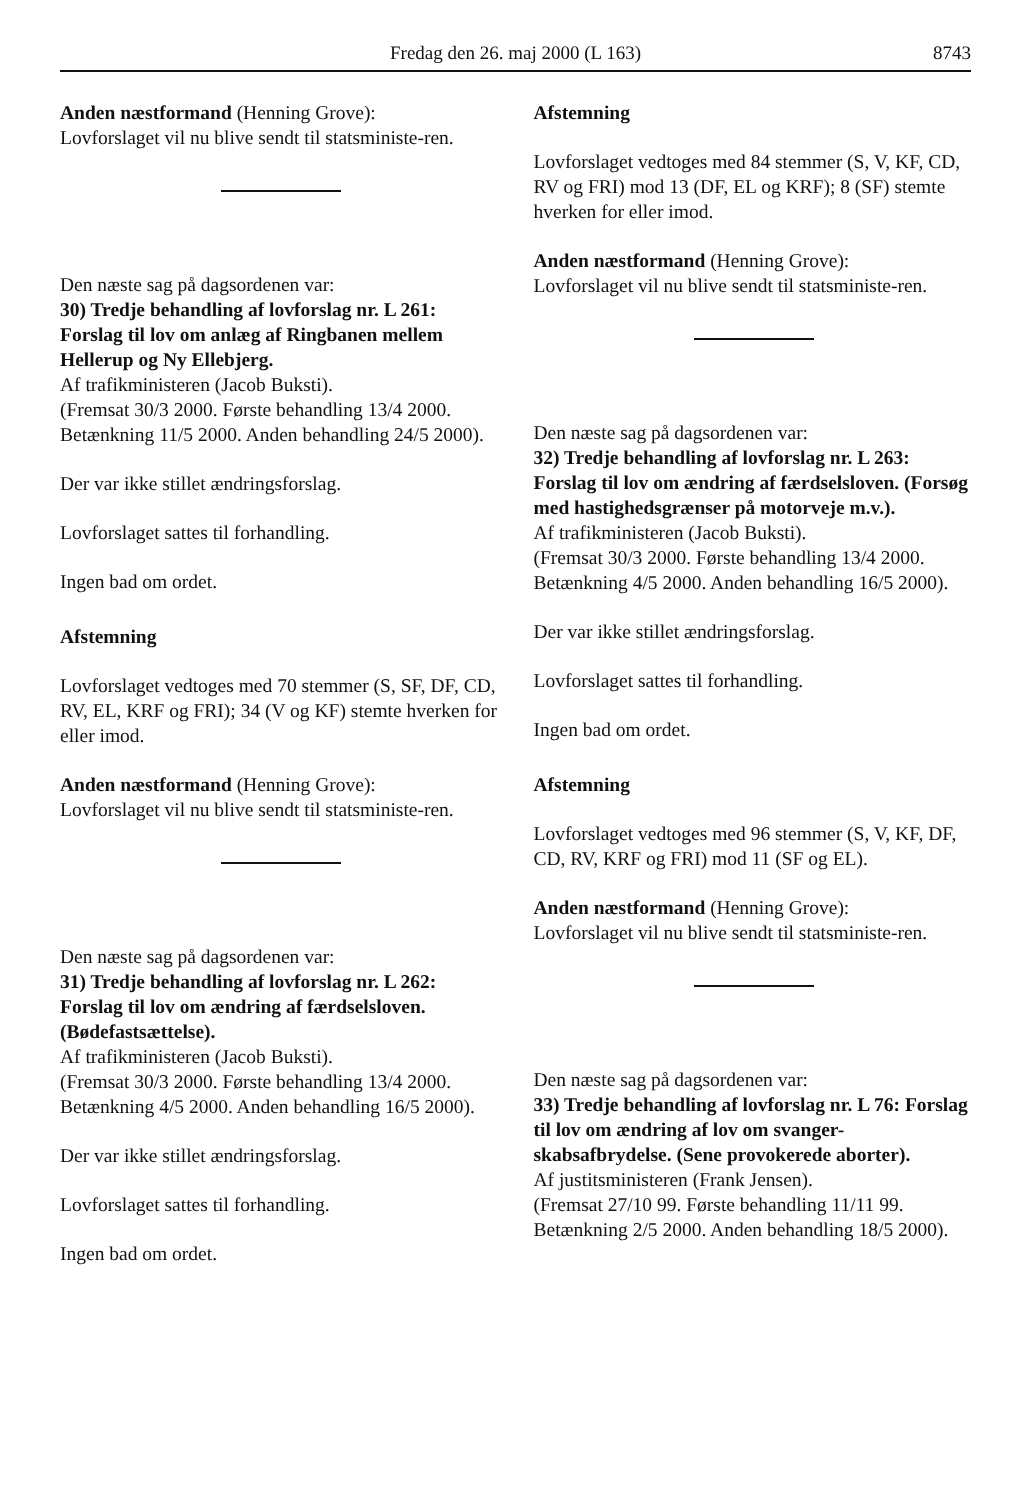Fredag den 26. maj 2000 (L 163)
8743
Anden næstformand (Henning Grove):
Lovforslaget vil nu blive sendt til statsministe-ren.
Den næste sag på dagsordenen var:
30) Tredje behandling af lovforslag nr. L 261: Forslag til lov om anlæg af Ringbanen mellem Hellerup og Ny Ellebjerg.
Af trafikministeren (Jacob Buksti).
(Fremsat 30/3 2000. Første behandling 13/4 2000. Betænkning 11/5 2000. Anden behandling 24/5 2000).
Der var ikke stillet ændringsforslag.
Lovforslaget sattes til forhandling.
Ingen bad om ordet.
Afstemning
Lovforslaget vedtoges med 70 stemmer (S, SF, DF, CD, RV, EL, KRF og FRI); 34 (V og KF) stemte hverken for eller imod.
Anden næstformand (Henning Grove):
Lovforslaget vil nu blive sendt til statsministe-ren.
Den næste sag på dagsordenen var:
31) Tredje behandling af lovforslag nr. L 262: Forslag til lov om ændring af færdselsloven. (Bødefastsættelse).
Af trafikministeren (Jacob Buksti).
(Fremsat 30/3 2000. Første behandling 13/4 2000. Betænkning 4/5 2000. Anden behandling 16/5 2000).
Der var ikke stillet ændringsforslag.
Lovforslaget sattes til forhandling.
Ingen bad om ordet.
Afstemning
Lovforslaget vedtoges med 84 stemmer (S, V, KF, CD, RV og FRI) mod 13 (DF, EL og KRF); 8 (SF) stemte hverken for eller imod.
Anden næstformand (Henning Grove):
Lovforslaget vil nu blive sendt til statsministe-ren.
Den næste sag på dagsordenen var:
32) Tredje behandling af lovforslag nr. L 263: Forslag til lov om ændring af færdselsloven. (Forsøg med hastighedsgrænser på motorveje m.v.).
Af trafikministeren (Jacob Buksti).
(Fremsat 30/3 2000. Første behandling 13/4 2000. Betænkning 4/5 2000. Anden behandling 16/5 2000).
Der var ikke stillet ændringsforslag.
Lovforslaget sattes til forhandling.
Ingen bad om ordet.
Afstemning
Lovforslaget vedtoges med 96 stemmer (S, V, KF, DF, CD, RV, KRF og FRI) mod 11 (SF og EL).
Anden næstformand (Henning Grove):
Lovforslaget vil nu blive sendt til statsministe-ren.
Den næste sag på dagsordenen var:
33) Tredje behandling af lovforslag nr. L 76: Forslag til lov om ændring af lov om svanger-skabsafbrydelse. (Sene provokerede aborter).
Af justitsministeren (Frank Jensen).
(Fremsat 27/10 99. Første behandling 11/11 99. Betænkning 2/5 2000. Anden behandling 18/5 2000).